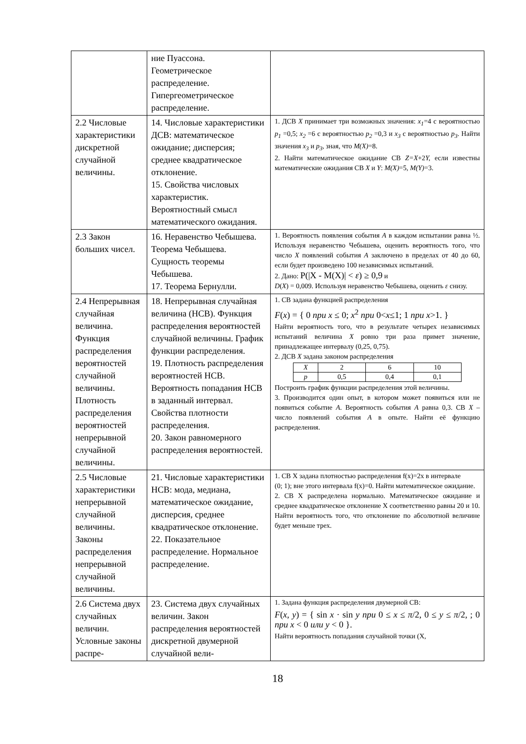| | ние Пуассона. Геометрическое распределение. Гипергеометрическое распределение. | |
| 2.2 Числовые характеристики дискретной случайной величины. | 14. Числовые характеристики ДСВ: математическое ожидание; дисперсия; среднее квадратическое отклонение. 15. Свойства числовых характеристик. Вероятностный смысл математического ожидания. | 1. ДСВ X принимает три возможных значения: x<sub>1</sub> =4 с вероятностью p<sub>1</sub> =0,5; x<sub>2</sub> =6 с вероятностью p<sub>2</sub> =0,3 и x<sub>3</sub> с вероятностью p<sub>3</sub> . Найти значения x<sub>3</sub> и p<sub>3</sub> , зная, что M(X) =8. 2. Найти математическое ожидание СВ Z=X +2 Y, если известны математические ожидания СВ X и Y : M(X) =5, M(Y) =3. |
| 2.3 Закон больших чисел. | 16. Неравенство Чебышева. Теорема Чебышева. Сущность теоремы Чебышева. 17. Теорема Бернулли. | 1. Вероятность появления события A в каждом испытании равна ½. Используя неравенство Чебышева, оценить вероятность того, что число X появлений события A заключено в пределах от 40 до 60, если будет произведено 100 независимых испытаний. 2. Дано: P(/X - M(X)/ < ε ) ≥ 0,9 и D ( X ) = 0,009. Используя неравенство Чебышева, оценить ε снизу. |
| 2.4 Непрерывная случайная величина. Функция распределения вероятностей случайной величины. Плотность распределения вероятностей непрерывной случайной величины. | 18. Непрерывная случайная величина (НСВ). Функция распределения вероятностей случайной величины. График функции распределения. 19. Плотность распределения вероятностей НСВ. Вероятность попадания НСВ в заданный интервал. Свойства плотности распределения. 20. Закон равномерного распределения вероятностей. | 1. СВ задана функцией распределения F ( x ) = { 0 при x ≤ 0; x<sup>2</sup> при 0< x ≤1; 1 при x >1. } Найти вероятность того, что в результате четырех независимых испытаний величина X ровно три раза примет значение, принадлежащее интервалу (0,25, 0,75). 2. ДСВ X задана законом распределения / X / 2 / 6 / 10 / / p / 0,5 / 0,4 / 0,1 / Построить график функции распределения этой величины. 3. Производится один опыт, в котором может появиться или не появиться событие A . Вероятность события A равна 0,3. СВ X – число появлений события A в опыте. Найти её функцию распределения. |
| 2.5 Числовые характеристики непрерывной случайной величины. Законы распределения непрерывной случайной величины. | 21. Числовые характеристики НСВ: мода, медиана, математическое ожидание, дисперсия, среднее квадратическое отклонение. 22. Показательное распределение. Нормальное распределение. | 1. СВ X задана плотностью распределения f(x)=2x в интервале (0; 1); вне этого интервала f(x)=0. Найти математическое ожидание. 2. СВ X распределена нормально. Математическое ожидание и среднее квадратическое отклонение X соответственно равны 20 и 10. Найти вероятность того, что отклонение по абсолютной величине будет меньше трех. |
| 2.6 Система двух случайных величин. Условные законы распре- | 23. Система двух случайных величин. Закон распределения вероятностей дискретной двумерной случайной вели- | 1. Задана функция распределения двумерной СВ: F ( x , y ) = { sin x · sin y при 0 ≤ x ≤ π /2, 0 ≤ y ≤ π /2, ; 0 при x < 0 или y < 0 }. Найти вероятность попадания случайной точки (X, |
18